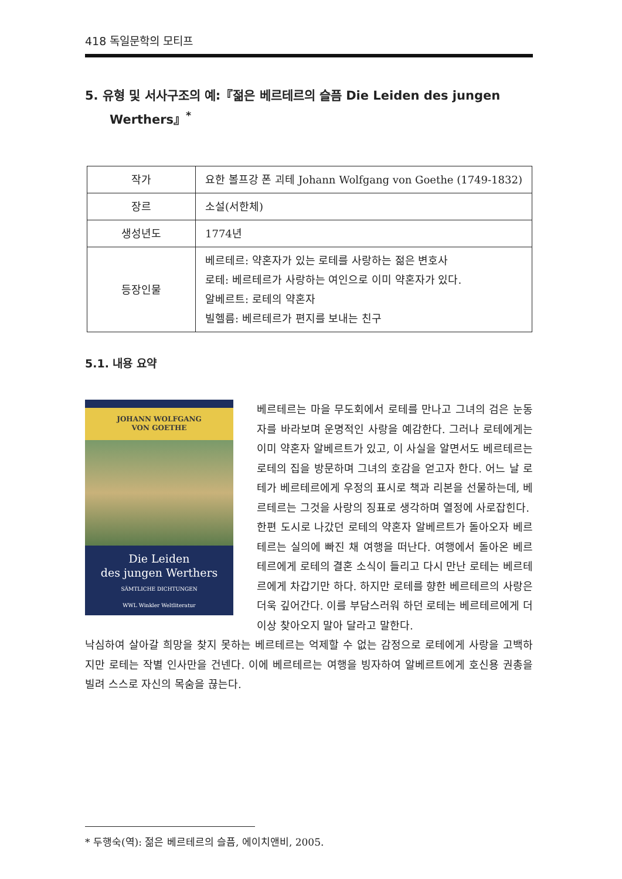418 독일문학의 모티프
5. 유형 및 서사구조의 예:『젊은 베르테르의 슬픔 Die Leiden des jungen Werthers』<sup>*</sup>
| 작가 | 요한 볼프강 폰 괴테 Johann Wolfgang von Goethe (1749-1832) |
| 장르 | 소설(서한체) |
| 생성년도 | 1774년 |
| 등장인물 | 베르테르: 약혼자가 있는 로테를 사랑하는 젊은 변호사 로테: 베르테르가 사랑하는 여인으로 이미 약혼자가 있다. 알베르트: 로테의 약혼자 빌헬름: 베르테르가 편지를 보내는 친구 |
5.1. 내용 요약
JOHANN WOLFGANG
VON GOETHE
Die Leiden
des jungen Werthers
SÄMTLICHE DICHTUNGEN
WWL Winkler Weltliteratur
베르테르는 마을 무도회에서 로테를 만나고 그녀의 검은 눈동자를 바라보며 운명적인 사랑을 예감한다. 그러나 로테에게는 이미 약혼자 알베르트가 있고, 이 사실을 알면서도 베르테르는 로테의 집을 방문하며 그녀의 호감을 얻고자 한다. 어느 날 로테가 베르테르에게 우정의 표시로 책과 리본을 선물하는데, 베르테르는 그것을 사랑의 징표로 생각하며 열정에 사로잡힌다.
한편 도시로 나갔던 로테의 약혼자 알베르트가 돌아오자 베르테르는 실의에 빠진 채 여행을 떠난다. 여행에서 돌아온 베르테르에게 로테의 결혼 소식이 들리고 다시 만난 로테는 베르테르에게 차갑기만 하다. 하지만 로테를 향한 베르테르의 사랑은 더욱 깊어간다. 이를 부담스러워 하던 로테는 베르테르에게 더 이상 찾아오지 말아 달라고 말한다.
낙심하여 살아갈 희망을 찾지 못하는 베르테르는 억제할 수 없는 감정으로 로테에게 사랑을 고백하지만 로테는 작별 인사만을 건넨다. 이에 베르테르는 여행을 빙자하여 알베르트에게 호신용 권총을 빌려 스스로 자신의 목숨을 끊는다.
* 두행숙(역): 젊은 베르테르의 슬픔, 에이치앤비, 2005.